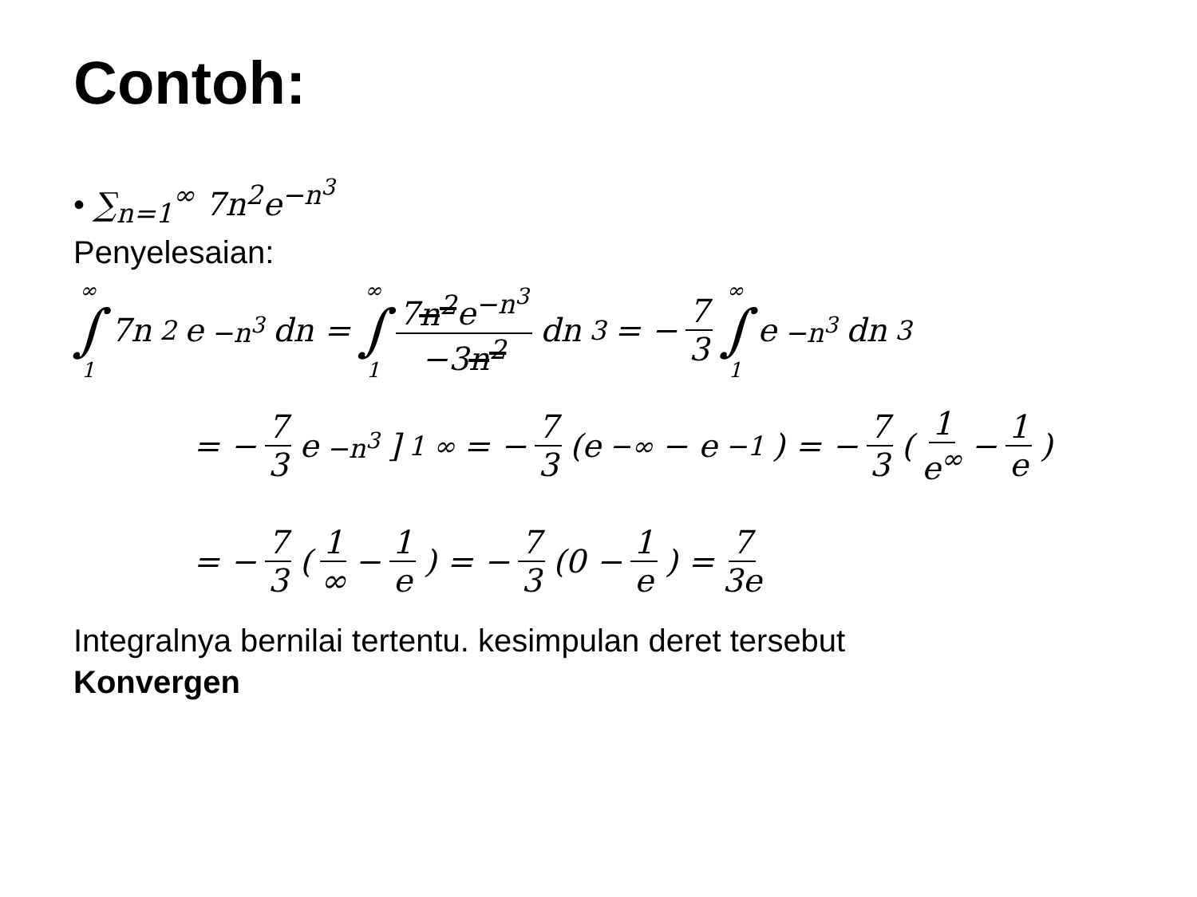Contoh:
• ∑<sub>n=1</sub><sup>∞</sup> 7n<sup>2</sup>e<sup>−n<sup>3</sup></sup>
Penyelesaian:
∞ ∫ 1 7n<sup>2</sup>e<sup>−n<sup>3</sup></sup>dn = ∞ ∫ 1 7n<sup>2</sup>e<sup>−n<sup>3</sup></sup> −3n<sup>2</sup> dn<sup>3</sup> = − 7 3 ∞ ∫ 1 e<sup>−n<sup>3</sup></sup>dn<sup>3</sup>
= − 7 3 e<sup>−n<sup>3</sup></sup>]<sub>1</sub><sup>∞</sup> = − 7 3 (e<sup>−∞</sup> − e<sup>−1</sup>) = − 7 3 (1 e<sup>∞</sup> − 1 e)
= − 7 3 (1 ∞ − 1 e) = − 7 3 (0 − 1 e) = 7 3e
Integralnya bernilai tertentu. kesimpulan deret tersebut
Konvergen